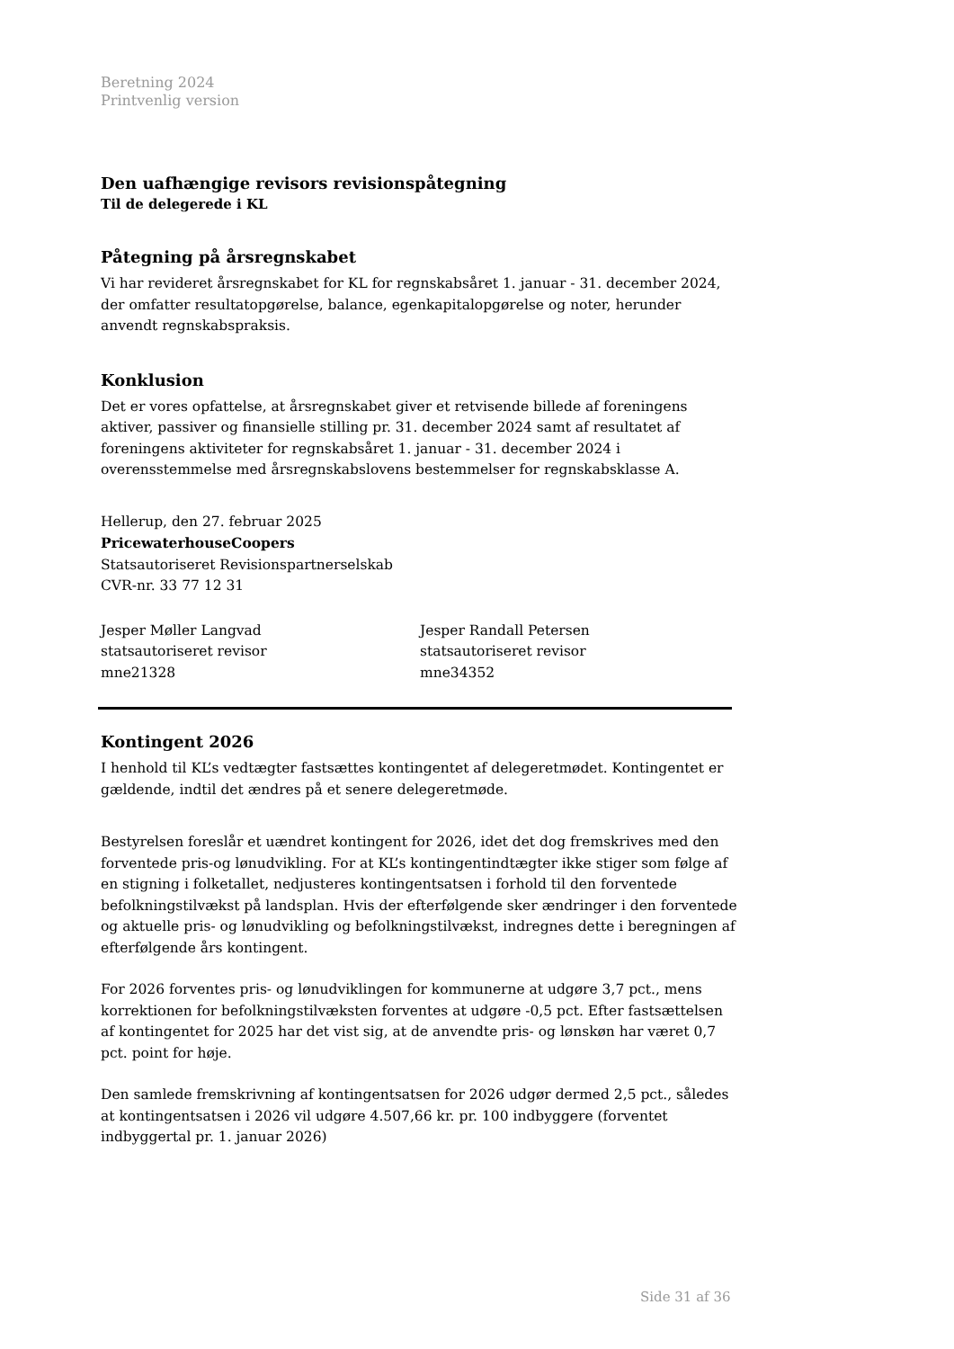Beretning 2024
Printvenlig version
Den uafhængige revisors revisionspåtegning
Til de delegerede i KL
Påtegning på årsregnskabet
Vi har revideret årsregnskabet for KL for regnskabsåret 1. januar - 31. december 2024, der omfatter resultatopgørelse, balance, egenkapitalopgørelse og noter, herunder anvendt regnskabspraksis.
Konklusion
Det er vores opfattelse, at årsregnskabet giver et retvisende billede af foreningens aktiver, passiver og finansielle stilling pr. 31. december 2024 samt af resultatet af foreningens aktiviteter for regnskabsåret 1. januar - 31. december 2024 i overensstemmelse med årsregnskabslovens bestemmelser for regnskabsklasse A.
Hellerup, den 27. februar 2025
PricewaterhouseCoopers
Statsautoriseret Revisionspartnerselskab
CVR-nr. 33 77 12 31
Jesper Møller Langvad
statsautoriseret revisor
mne21328
Jesper Randall Petersen
statsautoriseret revisor
mne34352
Kontingent 2026
I henhold til KL’s vedtægter fastsættes kontingentet af delegeretmødet. Kontingentet er gældende, indtil det ændres på et senere delegeretmøde.
Bestyrelsen foreslår et uændret kontingent for 2026, idet det dog fremskrives med den forventede pris-og lønudvikling. For at KL’s kontingentindtægter ikke stiger som følge af en stigning i folketallet, nedjusteres kontingentsatsen i forhold til den forventede befolkningstilvækst på landsplan. Hvis der efterfølgende sker ændringer i den forventede og aktuelle pris- og lønudvikling og befolkningstilvækst, indregnes dette i beregningen af efterfølgende års kontingent.
For 2026 forventes pris- og lønudviklingen for kommunerne at udgøre 3,7 pct., mens korrektionen for befolkningstilvæksten forventes at udgøre -0,5 pct. Efter fastsættelsen af kontingentet for 2025 har det vist sig, at de anvendte pris- og lønskøn har været 0,7 pct. point for høje.
Den samlede fremskrivning af kontingentsatsen for 2026 udgør dermed 2,5 pct., således at kontingentsatsen i 2026 vil udgøre 4.507,66 kr. pr. 100 indbyggere (forventet indbyggertal pr. 1. januar 2026)
Side 31 af 36